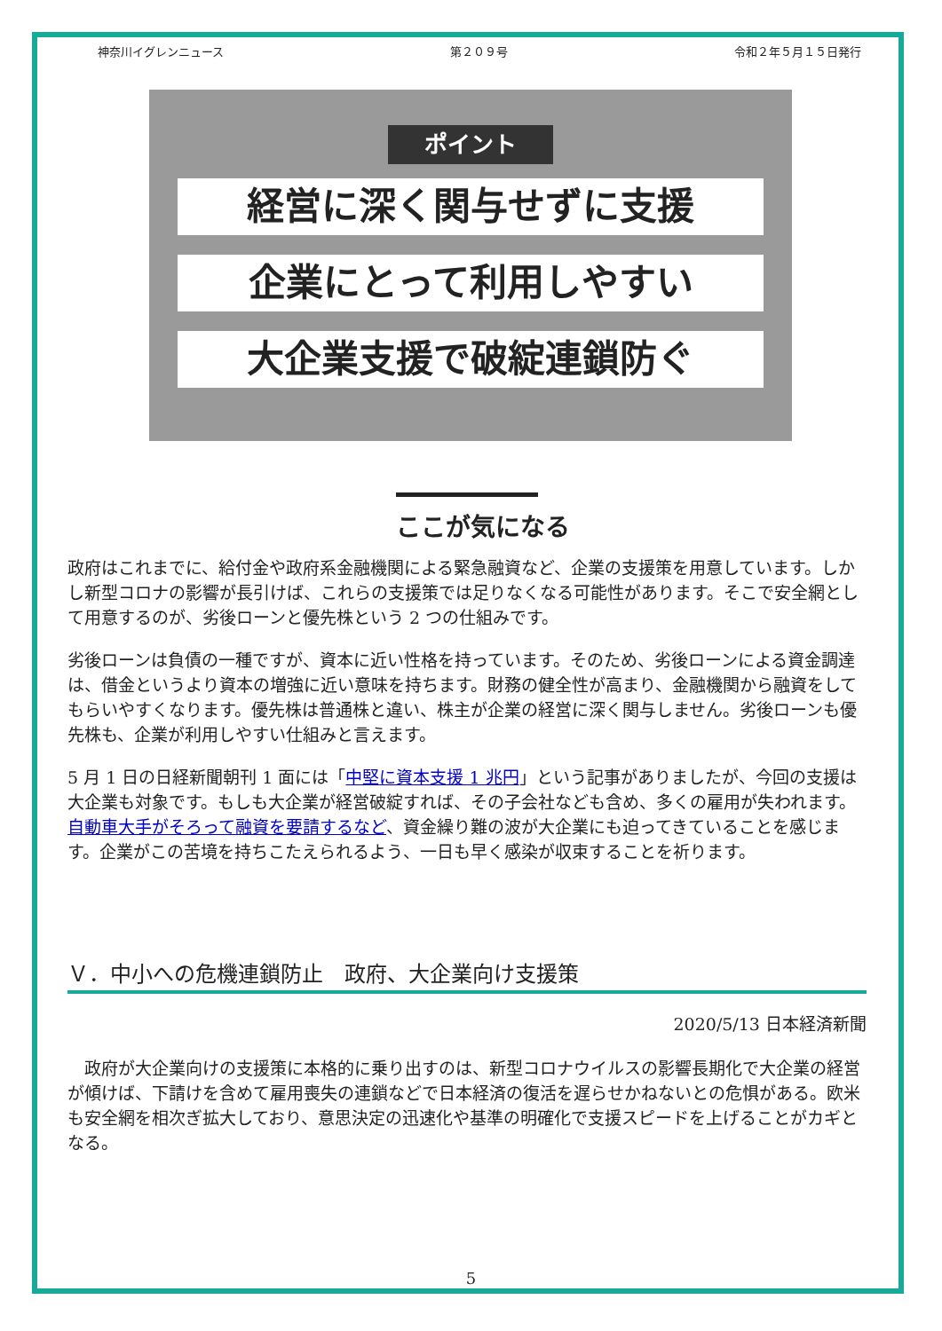神奈川イグレンニュース 第２０９号 令和２年５月１５日発行
ポイント
経営に深く関与せずに支援
企業にとって利用しやすい
大企業支援で破綻連鎖防ぐ
ここが気になる
政府はこれまでに、給付金や政府系金融機関による緊急融資など、企業の支援策を用意しています。しかし新型コロナの影響が長引けば、これらの支援策では足りなくなる可能性があります。そこで安全網として用意するのが、劣後ローンと優先株という 2 つの仕組みです。
劣後ローンは負債の一種ですが、資本に近い性格を持っています。そのため、劣後ローンによる資金調達は、借金というより資本の増強に近い意味を持ちます。財務の健全性が高まり、金融機関から融資をしてもらいやすくなります。優先株は普通株と違い、株主が企業の経営に深く関与しません。劣後ローンも優先株も、企業が利用しやすい仕組みと言えます。
5 月 1 日の日経新聞朝刊 1 面には「中堅に資本支援 1 兆円」という記事がありましたが、今回の支援は大企業も対象です。もしも大企業が経営破綻すれば、その子会社なども含め、多くの雇用が失われます。自動車大手がそろって融資を要請するなど、資金繰り難の波が大企業にも迫ってきていることを感じます。企業がこの苦境を持ちこたえられるよう、一日も早く感染が収束することを祈ります。
Ｖ．中小への危機連鎖防止　政府、大企業向け支援策
2020/5/13 日本経済新聞
　政府が大企業向けの支援策に本格的に乗り出すのは、新型コロナウイルスの影響長期化で大企業の経営が傾けば、下請けを含めて雇用喪失の連鎖などで日本経済の復活を遅らせかねないとの危惧がある。欧米も安全網を相次ぎ拡大しており、意思決定の迅速化や基準の明確化で支援スピードを上げることがカギとなる。
5